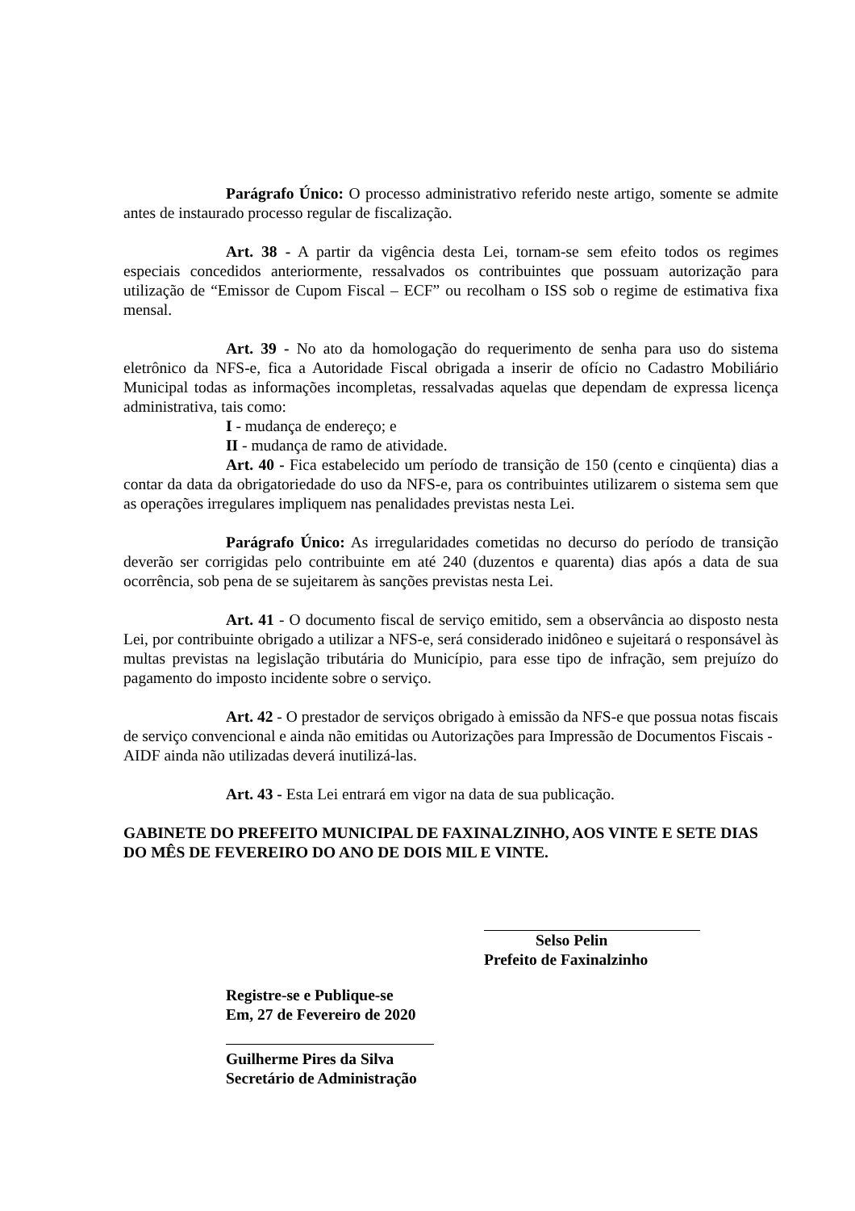Parágrafo Único: O processo administrativo referido neste artigo, somente se admite antes de instaurado processo regular de fiscalização.
Art. 38 - A partir da vigência desta Lei, tornam-se sem efeito todos os regimes especiais concedidos anteriormente, ressalvados os contribuintes que possuam autorização para utilização de “Emissor de Cupom Fiscal – ECF” ou recolham o ISS sob o regime de estimativa fixa mensal.
Art. 39 - No ato da homologação do requerimento de senha para uso do sistema eletrônico da NFS-e, fica a Autoridade Fiscal obrigada a inserir de ofício no Cadastro Mobiliário Municipal todas as informações incompletas, ressalvadas aquelas que dependam de expressa licença administrativa, tais como:
I - mudança de endereço; e
II - mudança de ramo de atividade.
Art. 40 - Fica estabelecido um período de transição de 150 (cento e cinqüenta) dias a contar da data da obrigatoriedade do uso da NFS-e, para os contribuintes utilizarem o sistema sem que as operações irregulares impliquem nas penalidades previstas nesta Lei.
Parágrafo Único: As irregularidades cometidas no decurso do período de transição deverão ser corrigidas pelo contribuinte em até 240 (duzentos e quarenta) dias após a data de sua ocorrência, sob pena de se sujeitarem às sanções previstas nesta Lei.
Art. 41 - O documento fiscal de serviço emitido, sem a observância ao disposto nesta Lei, por contribuinte obrigado a utilizar a NFS-e, será considerado inidôneo e sujeitará o responsável às multas previstas na legislação tributária do Município, para esse tipo de infração, sem prejuízo do pagamento do imposto incidente sobre o serviço.
Art. 42 - O prestador de serviços obrigado à emissão da NFS-e que possua notas fiscais de serviço convencional e ainda não emitidas ou Autorizações para Impressão de Documentos Fiscais - AIDF ainda não utilizadas deverá inutilizá-las.
Art. 43 - Esta Lei entrará em vigor na data de sua publicação.
GABINETE DO PREFEITO MUNICIPAL DE FAXINALZINHO, AOS VINTE E SETE DIAS DO MÊS DE FEVEREIRO DO ANO DE DOIS MIL E VINTE.
Selso Pelin
Prefeito de Faxinalzinho
Registre-se e Publique-se
Em, 27 de Fevereiro de 2020
Guilherme Pires da Silva
Secretário de Administração